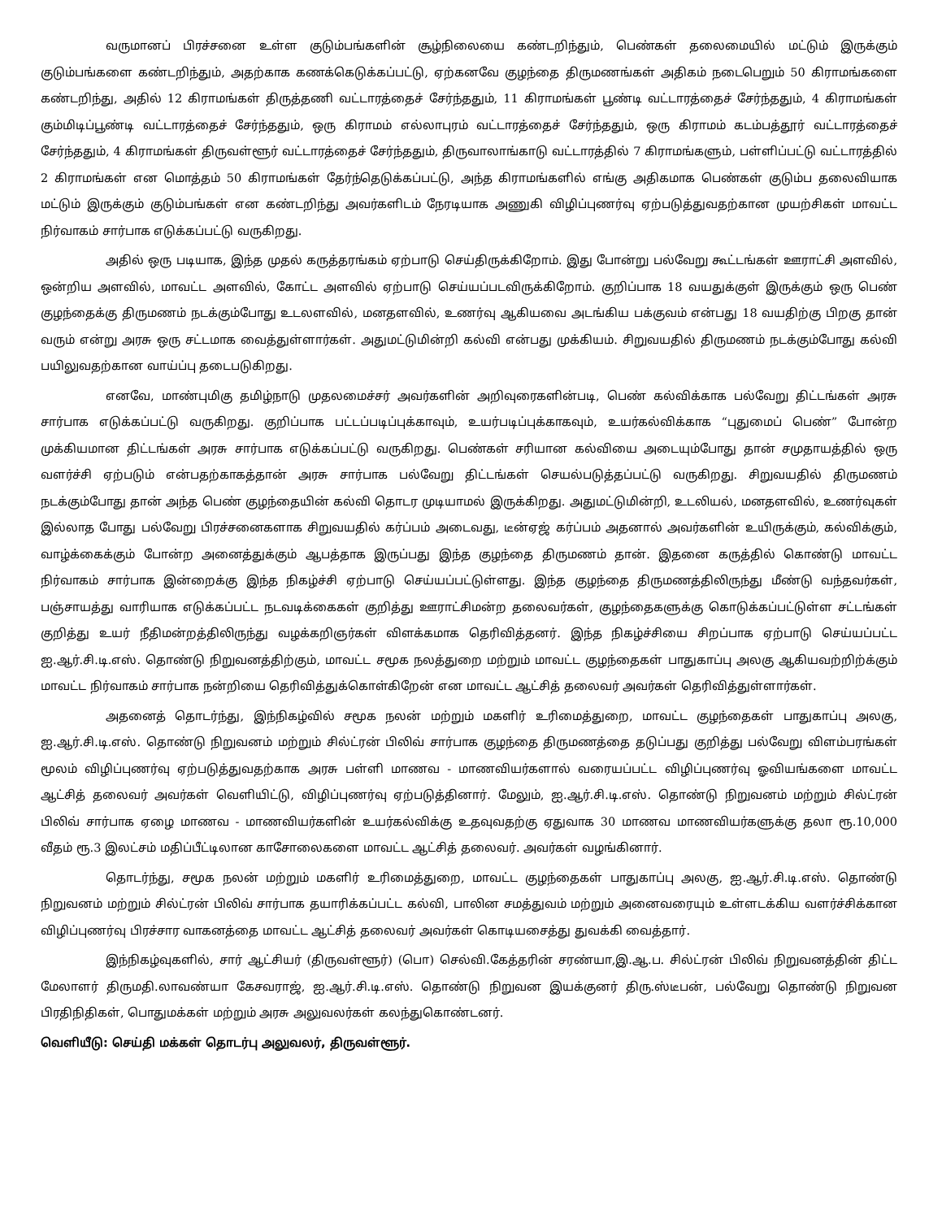வருமானப் பிரச்சனை உள்ள குடும்பங்களின் சூழ்நிலையை கண்டறிந்தும், பெண்கள் தலைமையில் மட்டும் இருக்கும் குடும்பங்களை கண்டறிந்தும், அதற்காக கணக்கெடுக்கப்பட்டு, ஏற்கனவே குழந்தை திருமணங்கள் அதிகம் நடைபெறும் 50 கிராமங்களை கண்டறிந்து, அதில் 12 கிராமங்கள் திருத்தணி வட்டாரத்தைச் சேர்ந்ததும், 11 கிராமங்கள் பூண்டி வட்டாரத்தைச் சேர்ந்ததும், 4 கிராமங்கள் கும்மிடிப்பூண்டி வட்டாரத்தைச் சேர்ந்ததும், ஒரு கிராமம் எல்லாபுரம் வட்டாரத்தைச் சேர்ந்ததும், ஒரு கிராமம் கடம்பத்தூர் வட்டாரத்தைச் சேர்ந்ததும், 4 கிராமங்கள் திருவள்ளூர் வட்டாரத்தைச் சேர்ந்ததும், திருவாலாங்காடு வட்டாரத்தில் 7 கிராமங்களும், பள்ளிப்பட்டு வட்டாரத்தில் 2 கிராமங்கள் என மொத்தம் 50 கிராமங்கள் தேர்ந்தெடுக்கப்பட்டு, அந்த கிராமங்களில் எங்கு அதிகமாக பெண்கள் குடும்ப தலைவியாக மட்டும் இருக்கும் குடும்பங்கள் என கண்டறிந்து அவர்களிடம் நேரடியாக அணுகி விழிப்புணர்வு ஏற்படுத்துவதற்கான முயற்சிகள் மாவட்ட நிர்வாகம் சார்பாக எடுக்கப்பட்டு வருகிறது.
அதில் ஒரு படியாக, இந்த முதல் கருத்தரங்கம் ஏற்பாடு செய்திருக்கிறோம். இது போன்று பல்வேறு கூட்டங்கள் ஊராட்சி அளவில், ஒன்றிய அளவில், மாவட்ட அளவில், கோட்ட அளவில் ஏற்பாடு செய்யப்படவிருக்கிறோம். குறிப்பாக 18 வயதுக்குள் இருக்கும் ஒரு பெண் குழந்தைக்கு திருமணம் நடக்கும்போது உடலளவில், மனதளவில், உணர்வு ஆகியவை அடங்கிய பக்குவம் என்பது 18 வயதிற்கு பிறகு தான் வரும் என்று அரசு ஒரு சட்டமாக வைத்துள்ளார்கள். அதுமட்டுமின்றி கல்வி என்பது முக்கியம். சிறுவயதில் திருமணம் நடக்கும்போது கல்வி பயிலுவதற்கான வாய்ப்பு தடைபடுகிறது.
எனவே, மாண்புமிகு தமிழ்நாடு முதலமைச்சர் அவர்களின் அறிவுரைகளின்படி, பெண் கல்விக்காக பல்வேறு திட்டங்கள் அரசு சார்பாக எடுக்கப்பட்டு வருகிறது. குறிப்பாக பட்டப்படிப்புக்காவும், உயர்படிப்புக்காகவும், உயர்கல்விக்காக “புதுமைப் பெண்” போன்ற முக்கியமான திட்டங்கள் அரசு சார்பாக எடுக்கப்பட்டு வருகிறது. பெண்கள் சரியான கல்வியை அடையும்போது தான் சமுதாயத்தில் ஒரு வளர்ச்சி ஏற்படும் என்பதற்காகத்தான் அரசு சார்பாக பல்வேறு திட்டங்கள் செயல்படுத்தப்பட்டு வருகிறது. சிறுவயதில் திருமணம் நடக்கும்போது தான் அந்த பெண் குழந்தையின் கல்வி தொடர முடியாமல் இருக்கிறது. அதுமட்டுமின்றி, உடலியல், மனதளவில், உணர்வுகள் இல்லாத போது பல்வேறு பிரச்சனைகளாக சிறுவயதில் கர்ப்பம் அடைவது, டீன்ஏஜ் கர்ப்பம் அதனால் அவர்களின் உயிருக்கும், கல்விக்கும், வாழ்க்கைக்கும் போன்ற அனைத்துக்கும் ஆபத்தாக இருப்பது இந்த குழந்தை திருமணம் தான். இதனை கருத்தில் கொண்டு மாவட்ட நிர்வாகம் சார்பாக இன்றைக்கு இந்த நிகழ்ச்சி ஏற்பாடு செய்யப்பட்டுள்ளது. இந்த குழந்தை திருமணத்திலிருந்து மீண்டு வந்தவர்கள், பஞ்சாயத்து வாரியாக எடுக்கப்பட்ட நடவடிக்கைகள் குறித்து ஊராட்சிமன்ற தலைவர்கள், குழந்தைகளுக்கு கொடுக்கப்பட்டுள்ள சட்டங்கள் குறித்து உயர் நீதிமன்றத்திலிருந்து வழக்கறிஞர்கள் விளக்கமாக தெரிவித்தனர். இந்த நிகழ்ச்சியை சிறப்பாக ஏற்பாடு செய்யப்பட்ட ஐ.ஆர்.சி.டி.எஸ். தொண்டு நிறுவனத்திற்கும், மாவட்ட சமூக நலத்துறை மற்றும் மாவட்ட குழந்தைகள் பாதுகாப்பு அலகு ஆகியவற்றிற்க்கும் மாவட்ட நிர்வாகம் சார்பாக நன்றியை தெரிவித்துக்கொள்கிறேன் என மாவட்ட ஆட்சித் தலைவர் அவர்கள் தெரிவித்துள்ளார்கள்.
அதனைத் தொடர்ந்து, இந்நிகழ்வில் சமூக நலன் மற்றும் மகளிர் உரிமைத்துறை, மாவட்ட குழந்தைகள் பாதுகாப்பு அலகு, ஐ.ஆர்.சி.டி.எஸ். தொண்டு நிறுவனம் மற்றும் சில்ட்ரன் பிலிவ் சார்பாக குழந்தை திருமணத்தை தடுப்பது குறித்து பல்வேறு விளம்பரங்கள் மூலம் விழிப்புணர்வு ஏற்படுத்துவதற்காக அரசு பள்ளி மாணவ - மாணவியர்களால் வரையப்பட்ட விழிப்புணர்வு ஓவியங்களை மாவட்ட ஆட்சித் தலைவர் அவர்கள் வெளியிட்டு, விழிப்புணர்வு ஏற்படுத்தினார். மேலும், ஐ.ஆர்.சி.டி.எஸ். தொண்டு நிறுவனம் மற்றும் சில்ட்ரன் பிலிவ் சார்பாக ஏழை மாணவ - மாணவியர்களின் உயர்கல்விக்கு உதவுவதற்கு ஏதுவாக 30 மாணவ மாணவியர்களுக்கு தலா ரூ.10,000 வீதம் ரூ.3 இலட்சம் மதிப்பீட்டிலான காசோலைகளை மாவட்ட ஆட்சித் தலைவர். அவர்கள் வழங்கினார்.
தொடர்ந்து, சமூக நலன் மற்றும் மகளிர் உரிமைத்துறை, மாவட்ட குழந்தைகள் பாதுகாப்பு அலகு, ஐ.ஆர்.சி.டி.எஸ். தொண்டு நிறுவனம் மற்றும் சில்ட்ரன் பிலிவ் சார்பாக தயாரிக்கப்பட்ட கல்வி, பாலின சமத்துவம் மற்றும் அனைவரையும் உள்ளடக்கிய வளர்ச்சிக்கான விழிப்புணர்வு பிரச்சார வாகனத்தை மாவட்ட ஆட்சித் தலைவர் அவர்கள் கொடியசைத்து துவக்கி வைத்தார்.
இந்நிகழ்வுகளில், சார் ஆட்சியர் (திருவள்ளூர்) (பொ) செல்வி.கேத்தரின் சரண்யா,இ.ஆ.ப. சில்ட்ரன் பிலிவ் நிறுவனத்தின் திட்ட மேலாளர் திருமதி.லாவண்யா கேசவராஜ், ஐ.ஆர்.சி.டி.எஸ். தொண்டு நிறுவன இயக்குனர் திரு.ஸ்டீபன், பல்வேறு தொண்டு நிறுவன பிரதிநிதிகள், பொதுமக்கள் மற்றும் அரசு அலுவலர்கள் கலந்துகொண்டனர்.
வெளியீடு: செய்தி மக்கள் தொடர்பு அலுவலர், திருவள்ளூர்.